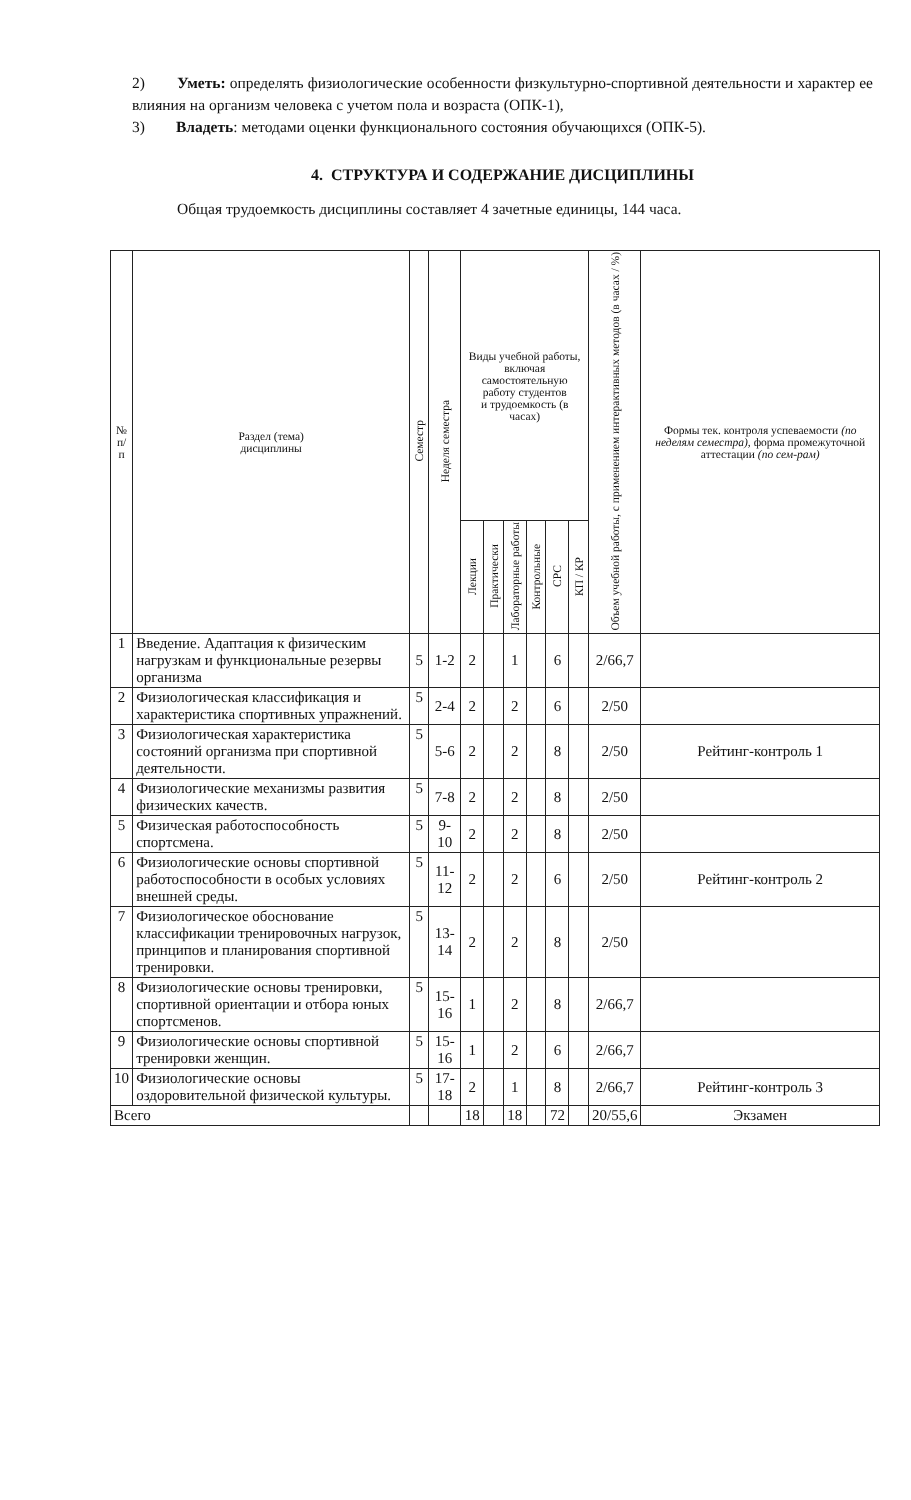2) Уметь: определять физиологические особенности физкультурно-спортивной деятельности и характер ее влияния на организм человека с учетом пола и возраста (ОПК-1),
3) Владеть: методами оценки функционального состояния обучающихся (ОПК-5).
4. СТРУКТУРА И СОДЕРЖАНИЕ ДИСЦИПЛИНЫ
Общая трудоемкость дисциплины составляет 4 зачетные единицы, 144 часа.
| № п/п | Раздел (тема) дисциплины | Семестр | Неделя семестра | Виды учебной работы, включая самостоятельную работу студентов и трудоемкость (в часах) | | | | | | Объем учебной работы, с применением интерактивных методов (в часах / %) | Формы тек. контроля успеваемости (по неделям семестра), форма промежуточной аттестации (по сем-рам) |
| --- | --- | --- | --- | --- | --- | --- | --- | --- | --- | --- | --- |
| | | | | Лекции | Практически | Лабораторные работы | Контрольные | СРС | КП / КР | | |
| 1 | Введение. Адаптация к физическим нагрузкам и функциональные резервы организма | 5 | 1-2 | 2 | | 1 | | 6 | | 2/66,7 | |
| 2 | Физиологическая классификация и характеристика спортивных упражнений. | 5 | 2-4 | 2 | | 2 | | 6 | | 2/50 | |
| 3 | Физиологическая характеристика состояний организма при спортивной деятельности. | 5 | 5-6 | 2 | | 2 | | 8 | | 2/50 | Рейтинг-контроль 1 |
| 4 | Физиологические механизмы развития физических качеств. | 5 | 7-8 | 2 | | 2 | | 8 | | 2/50 | |
| 5 | Физическая работоспособность спортсмена. | 5 | 9-10 | 2 | | 2 | | 8 | | 2/50 | |
| 6 | Физиологические основы спортивной работоспособности в особых условиях внешней среды. | 5 | 11-12 | 2 | | 2 | | 6 | | 2/50 | Рейтинг-контроль 2 |
| 7 | Физиологическое обоснование классификации тренировочных нагрузок, принципов и планирования спортивной тренировки. | 5 | 13-14 | 2 | | 2 | | 8 | | 2/50 | |
| 8 | Физиологические основы тренировки, спортивной ориентации и отбора юных спортсменов. | 5 | 15-16 | 1 | | 2 | | 8 | | 2/66,7 | |
| 9 | Физиологические основы спортивной тренировки женщин. | 5 | 15-16 | 1 | | 2 | | 6 | | 2/66,7 | |
| 10 | Физиологические основы оздоровительной физической культуры. | 5 | 17-18 | 2 | | 1 | | 8 | | 2/66,7 | Рейтинг-контроль 3 |
| Всего | | | | 18 | | 18 | | 72 | | 20/55,6 | Экзамен |